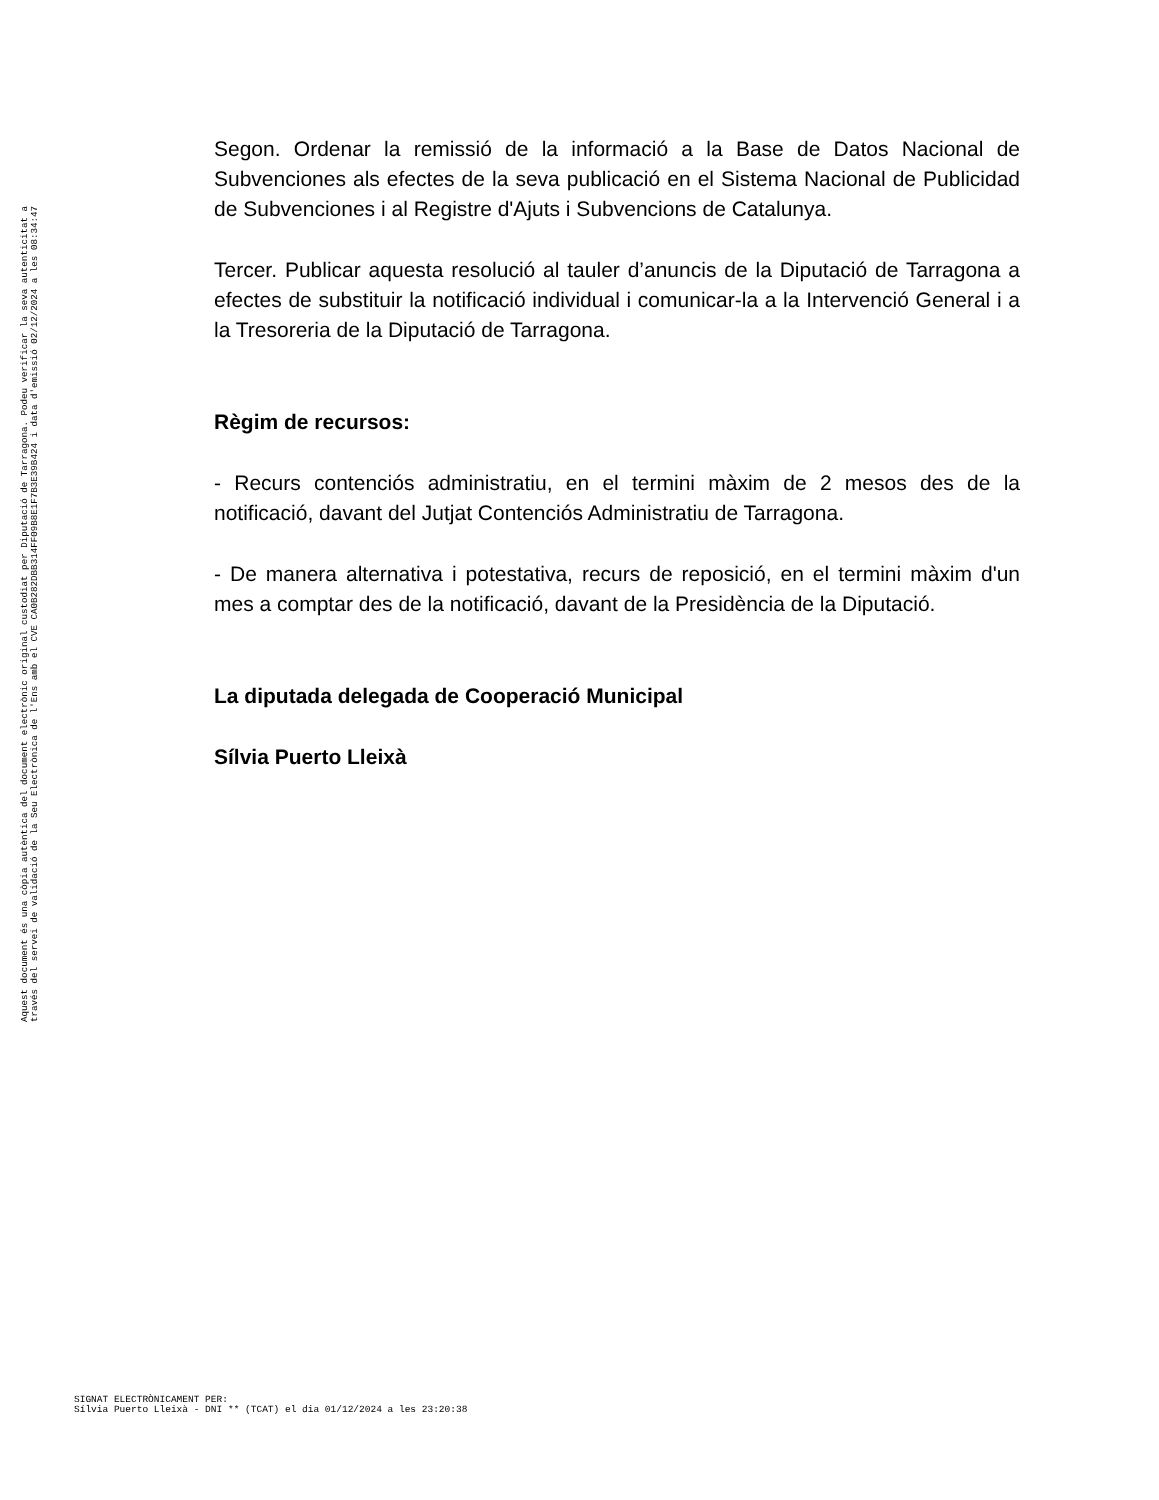Aquest document és una còpia autèntica del document electrònic original custodiat per Diputació de Tarragona. Podeu verificar la seva autenticitat a
través del servei de validació de la Seu Electrònica de l'Ens amb el CVE CA0B282DBB314FF09B8E1F7B3E39B424 i data d'emissió 02/12/2024 a les 08:34:47
Segon. Ordenar la remissió de la informació a la Base de Datos Nacional de Subvenciones als efectes de la seva publicació en el Sistema Nacional de Publicidad de Subvenciones i al Registre d'Ajuts i Subvencions de Catalunya.
Tercer. Publicar aquesta resolució al tauler d’anuncis de la Diputació de Tarragona a efectes de substituir la notificació individual i comunicar-la a la Intervenció General i a la Tresoreria de la Diputació de Tarragona.
Règim de recursos:
- Recurs contenciós administratiu, en el termini màxim de 2 mesos des de la notificació, davant del Jutjat Contenciós Administratiu de Tarragona.
- De manera alternativa i potestativa, recurs de reposició, en el termini màxim d'un mes a comptar des de la notificació, davant de la Presidència de la Diputació.
La diputada delegada de Cooperació Municipal
Sílvia Puerto Lleixà
SIGNAT ELECTRÒNICAMENT PER:
Sílvia Puerto Lleixà - DNI ** (TCAT) el dia 01/12/2024 a les 23:20:38